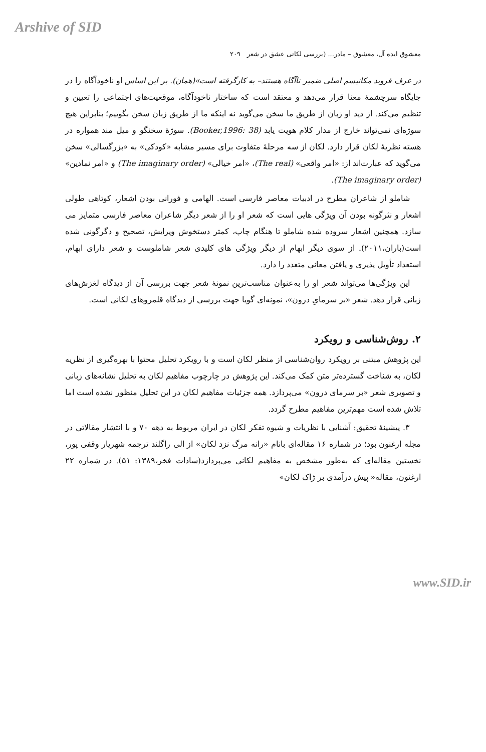Arshive of SID
معشوق ایده آل، معشوق – مادر... (بررسی لکانی عشق در شعر ۲۰۹
در عرف فروید مکانیسم اصلی ضمیر ناآگاه هستند– به کارگرفته است»(همان). بر این اساس او ناخودآگاه را در جایگاه سرچشمهٔ معنا قرار می‌دهد و معتقد است که ساختار ناخودآگاه، موقعیت‌های اجتماعی را تعیین و تنظیم می‌کند. از دید او زبان از طریق ما سخن می‌گوید نه اینکه ما از طریق زبان سخن بگوییم؛ بنابراین هیچ سوژه‌ای نمی‌تواند خارج از مدار کلام هویت یابد (Booker,1996: 38). سوژهٔ سخنگو و میل مند همواره در هسته نظریهٔ لکان قرار دارد. لکان از سه مرحلهٔ متفاوت برای مسیر مشابه «کودکی» به «بزرگسالی» سخن می‌گوید که عبارت‌اند از: «امر واقعی» (The real)، «امر خیالی» (The imaginary order) و «امر نمادین» (The imaginary order).
شاملو از شاعران مطرح در ادبیات معاصر فارسی است. الهامی و فورانی بودن اشعار، کوتاهی طولی اشعار و نثرگونه بودن آن ویژگی هایی است که شعر او را از شعر دیگر شاعران معاصر فارسی متمایز می سازد. همچنین اشعار سروده شده شاملو تا هنگام چاپ، کمتر دستخوش ویرایش، تصحیح و دگرگونی شده است(باران،۲۰۱۱). از سوی دیگر ابهام از دیگر ویژگی های کلیدی شعر شاملوست و شعر دارای ابهام، استعداد تأویل پذیری و یافتن معانی متعدد را دارد.
این ویژگی‌ها می‌تواند شعر او را به‌عنوان مناسب‌ترین نمونهٔ شعر جهت بررسی آن از دیدگاه لغزش‌های زبانی قرار دهد. شعر «بر سرمایِ درون»، نمونه‌ای گویا جهت بررسی از دیدگاه قلمروهای لکانی است.
۲. روش‌شناسی و رویکرد
این پژوهش مبتنی بر رویکرد روان‌شناسی از منظر لکان است و با رویکرد تحلیل محتوا با بهره‌گیری از نظریه لکان، به شناخت گسترده‌تر متن کمک می‌کند. این پژوهش در چارچوب مفاهیم لکان به تحلیل نشانه‌های زبانی و تصویری شعر «بر سرمای درون» می‌پردازد. همه جزئیات مفاهیم لکان در این تحلیل منظور نشده است اما تلاش شده است مهم‌ترین مفاهیم مطرح گردد.
۳. پیشینهٔ تحقیق: آشنایی با نظریات و شیوه تفکر لکان در ایران مربوط به دهه ۷۰ و با انتشار مقالاتی در مجله ارغنون بود؛ در شماره ۱۶ مقاله‌ای بانام «رانه مرگ نزد لکان» از الی راگلند ترجمه شهریار وقفی پور، نخستین مقاله‌ای که به‌طور مشخص به مفاهیم لکانی می‌پردازد(سادات فخر،۱۳۸۹: ۵۱). در شماره ۲۲ ارغنون، مقاله« پیش درآمدی بر ژاک لکان»
www.SID.ir